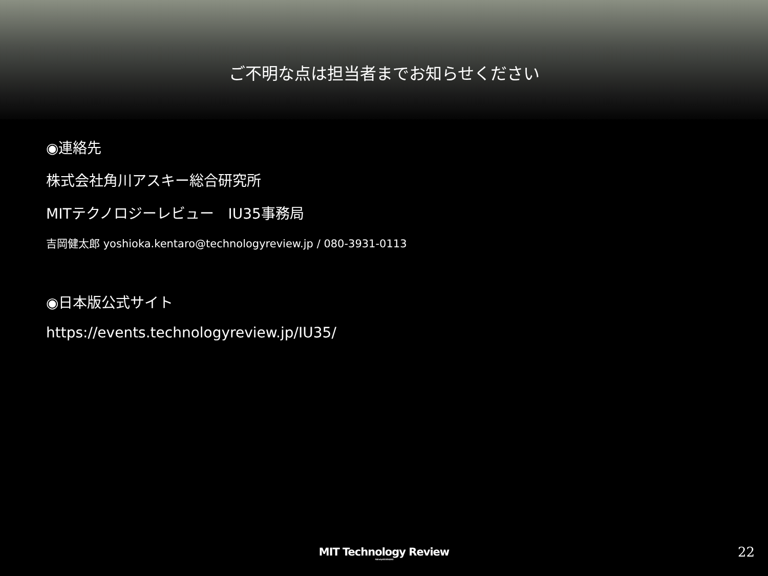ご不明な点は担当者までお知らせください
◉連絡先
株式会社角川アスキー総合研究所
MITテクノロジーレビュー　IU35事務局
吉岡健太郎 yoshioka.kentaro@technologyreview.jp / 080-3931-0113
◉日本版公式サイト
https://events.technologyreview.jp/IU35/
MIT Technology Review
Published by KADOKAWA / ASCII
22